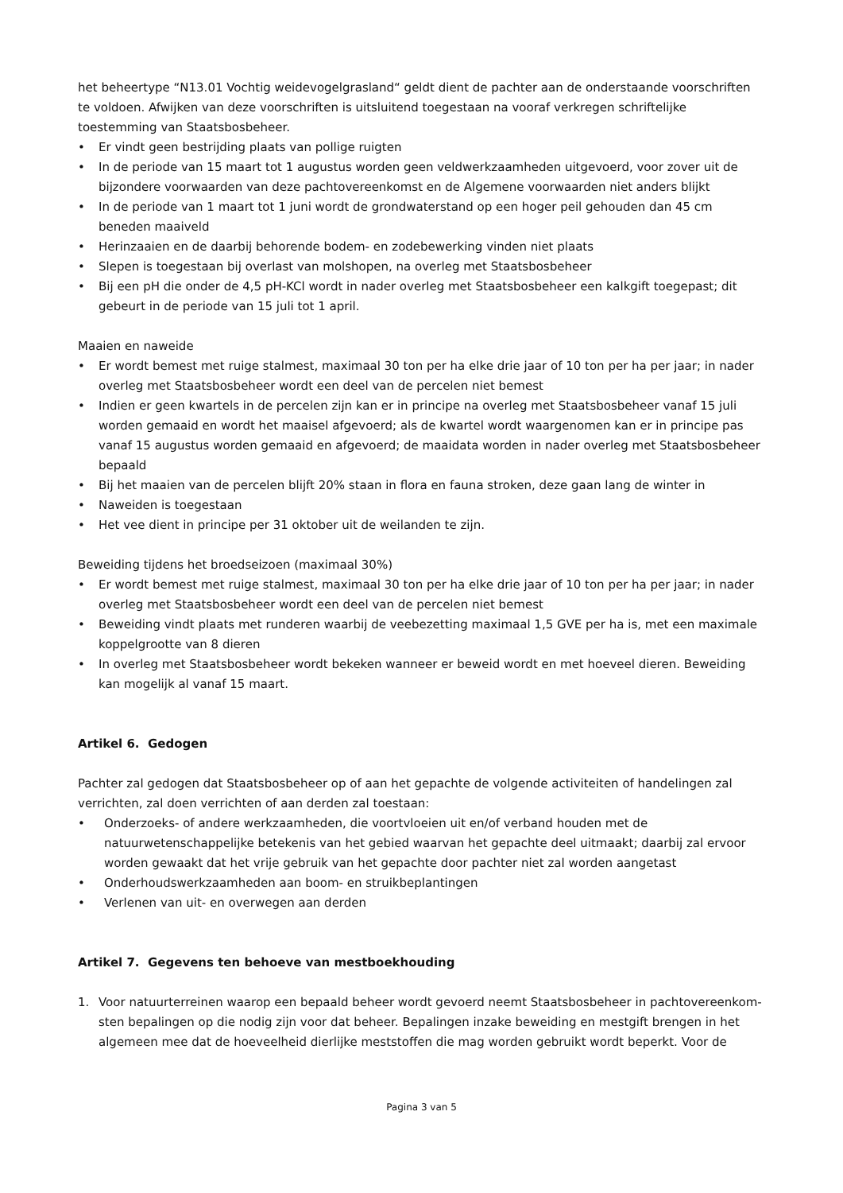het beheertype “N13.01 Vochtig weidevogelgrasland“ geldt dient de pachter aan de onderstaande voorschriften te voldoen. Afwijken van deze voorschriften is uitsluitend toegestaan na vooraf verkregen schriftelijke toestemming van Staatsbosbeheer.
• Er vindt geen bestrijding plaats van pollige ruigten
• In de periode van 15 maart tot 1 augustus worden geen veldwerkzaamheden uitgevoerd, voor zover uit de bijzondere voorwaarden van deze pachtovereenkomst en de Algemene voorwaarden niet anders blijkt
• In de periode van 1 maart tot 1 juni wordt de grondwaterstand op een hoger peil gehouden dan 45 cm beneden maaiveld
• Herinzaaien en de daarbij behorende bodem- en zodebewerking vinden niet plaats
• Slepen is toegestaan bij overlast van molshopen, na overleg met Staatsbosbeheer
• Bij een pH die onder de 4,5 pH-KCl wordt in nader overleg met Staatsbosbeheer een kalkgift toegepast; dit gebeurt in de periode van 15 juli tot 1 april.
Maaien en naweide
• Er wordt bemest met ruige stalmest, maximaal 30 ton per ha elke drie jaar of 10 ton per ha per jaar; in nader overleg met Staatsbosbeheer wordt een deel van de percelen niet bemest
• Indien er geen kwartels in de percelen zijn kan er in principe na overleg met Staatsbosbeheer vanaf 15 juli worden gemaaid en wordt het maaisel afgevoerd; als de kwartel wordt waargenomen kan er in principe pas vanaf 15 augustus worden gemaaid en afgevoerd; de maaidata worden in nader overleg met Staatsbosbeheer bepaald
• Bij het maaien van de percelen blijft 20% staan in flora en fauna stroken, deze gaan lang de winter in
• Naweiden is toegestaan
• Het vee dient in principe per 31 oktober uit de weilanden te zijn.
Beweiding tijdens het broedseizoen (maximaal 30%)
• Er wordt bemest met ruige stalmest, maximaal 30 ton per ha elke drie jaar of 10 ton per ha per jaar; in nader overleg met Staatsbosbeheer wordt een deel van de percelen niet bemest
• Beweiding vindt plaats met runderen waarbij de veebezetting maximaal 1,5 GVE per ha is, met een maximale koppelgrootte van 8 dieren
• In overleg met Staatsbosbeheer wordt bekeken wanneer er beweid wordt en met hoeveel dieren. Beweiding kan mogelijk al vanaf 15 maart.
Artikel 6. Gedogen
Pachter zal gedogen dat Staatsbosbeheer op of aan het gepachte de volgende activiteiten of handelingen zal verrichten, zal doen verrichten of aan derden zal toestaan:
• Onderzoeks- of andere werkzaamheden, die voortvloeien uit en/of verband houden met de natuurwetenschappelijke betekenis van het gebied waarvan het gepachte deel uitmaakt; daarbij zal ervoor worden gewaakt dat het vrije gebruik van het gepachte door pachter niet zal worden aangetast
• Onderhoudswerkzaamheden aan boom- en struikbeplantingen
• Verlenen van uit- en overwegen aan derden
Artikel 7. Gegevens ten behoeve van mestboekhouding
1. Voor natuurterreinen waarop een bepaald beheer wordt gevoerd neemt Staatsbosbeheer in pachtovereenkom-sten bepalingen op die nodig zijn voor dat beheer. Bepalingen inzake beweiding en mestgift brengen in het algemeen mee dat de hoeveelheid dierlijke meststoffen die mag worden gebruikt wordt beperkt. Voor de
Pagina 3 van 5